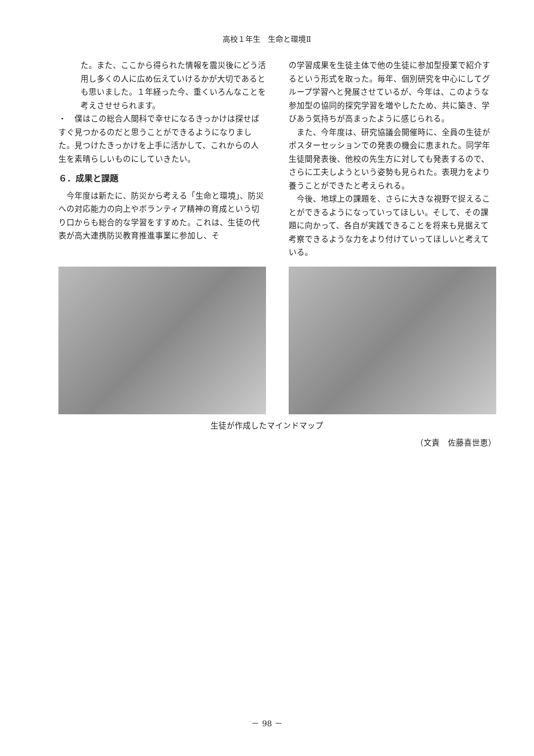高校１年生　生命と環境Ⅱ
た。また、ここから得られた情報を震災後にどう活用し多くの人に広め伝えていけるかが大切であるとも思いました。１年経った今、重くいろんなことを考えさせせられます。
・　僕はこの総合人間科で幸せになるきっかけは探せばすぐ見つかるのだと思うことができるようになりました。見つけたきっかけを上手に活かして、これからの人生を素晴らしいものにしていきたい。
６．成果と課題
今年度は新たに、防災から考える「生命と環境」、防災への対応能力の向上やボランティア精神の育成という切り口からも総合的な学習をすすめた。これは、生徒の代表が高大連携防災教育推進事業に参加し、そ
の学習成果を生徒主体で他の生徒に参加型授業で紹介するという形式を取った。毎年、個別研究を中心にしてグループ学習へと発展させているが、今年は、このような参加型の協同的探究学習を増やしたため、共に築き、学びあう気持ちが高まったように感じられる。
また、今年度は、研究協議会開催時に、全員の生徒がポスターセッションでの発表の機会に恵まれた。同学年生徒間発表後、他校の先生方に対しても発表するので、さらに工夫しようという姿勢も見られた。表現力をより養うことができたと考えられる。
今後、地球上の課題を、さらに大きな視野で捉えることができるようになっていってほしい。そして、その課題に向かって、各自が実践できることを将来も見据えて考察できるような力をより付けていってほしいと考えている。
生徒が作成したマインドマップ
（文責　佐藤喜世恵）
－ 98 －